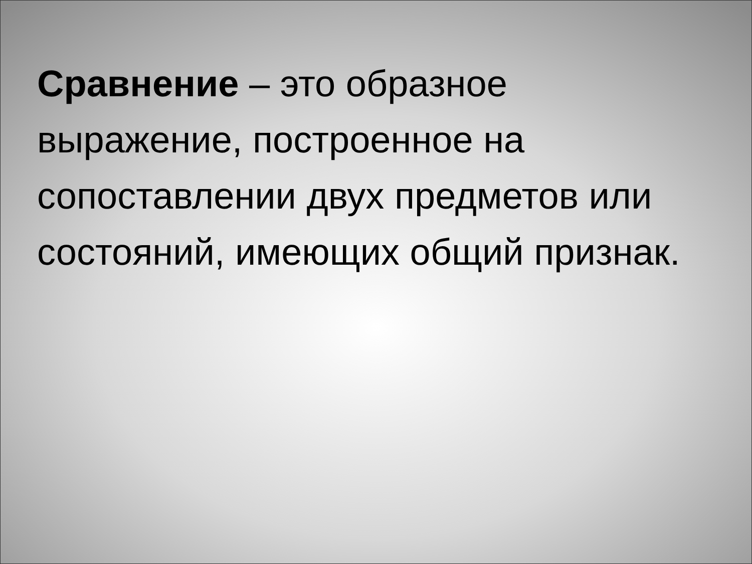Сравнение – это образное выражение, построенное на сопоставлении двух предметов или состояний, имеющих общий признак.